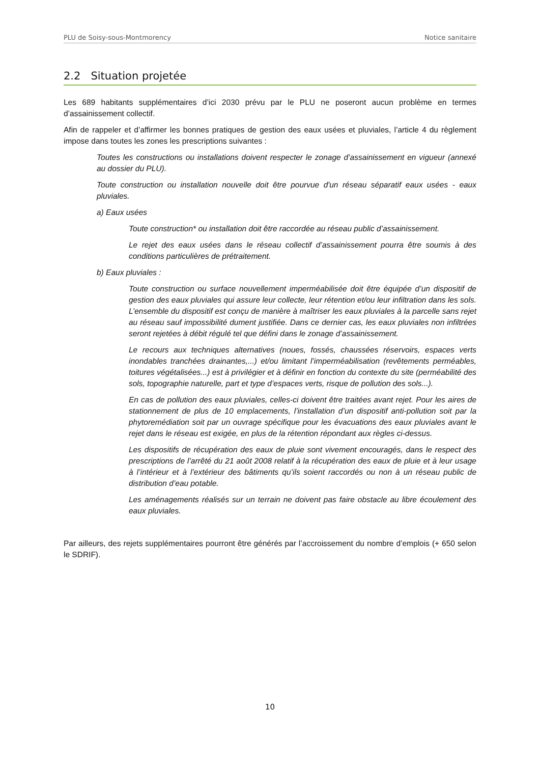PLU de Soisy-sous-Montmorency Notice sanitaire
2.2 Situation projetée
Les 689 habitants supplémentaires d’ici 2030 prévu par le PLU ne poseront aucun problème en termes d’assainissement collectif.
Afin de rappeler et d’affirmer les bonnes pratiques de gestion des eaux usées et pluviales, l’article 4 du règlement impose dans toutes les zones les prescriptions suivantes :
Toutes les constructions ou installations doivent respecter le zonage d’assainissement en vigueur (annexé au dossier du PLU).
Toute construction ou installation nouvelle doit être pourvue d'un réseau séparatif eaux usées - eaux pluviales.
a) Eaux usées
Toute construction* ou installation doit être raccordée au réseau public d’assainissement.
Le rejet des eaux usées dans le réseau collectif d’assainissement pourra être soumis à des conditions particulières de prétraitement.
b) Eaux pluviales :
Toute construction ou surface nouvellement imperméabilisée doit être équipée d’un dispositif de gestion des eaux pluviales qui assure leur collecte, leur rétention et/ou leur infiltration dans les sols. L’ensemble du dispositif est conçu de manière à maîtriser les eaux pluviales à la parcelle sans rejet au réseau sauf impossibilité dument justifiée. Dans ce dernier cas, les eaux pluviales non infiltrées seront rejetées à débit régulé tel que défini dans le zonage d’assainissement.
Le recours aux techniques alternatives (noues, fossés, chaussées réservoirs, espaces verts inondables tranchées drainantes,...) et/ou limitant l’imperméabilisation (revêtements perméables, toitures végétalisées...) est à privilégier et à définir en fonction du contexte du site (perméabilité des sols, topographie naturelle, part et type d’espaces verts, risque de pollution des sols...).
En cas de pollution des eaux pluviales, celles-ci doivent être traitées avant rejet. Pour les aires de stationnement de plus de 10 emplacements, l’installation d’un dispositif anti-pollution soit par la phytoremédiation soit par un ouvrage spécifique pour les évacuations des eaux pluviales avant le rejet dans le réseau est exigée, en plus de la rétention répondant aux règles ci-dessus.
Les dispositifs de récupération des eaux de pluie sont vivement encouragés, dans le respect des prescriptions de l’arrêté du 21 août 2008 relatif à la récupération des eaux de pluie et à leur usage à l’intérieur et à l’extérieur des bâtiments qu’ils soient raccordés ou non à un réseau public de distribution d’eau potable.
Les aménagements réalisés sur un terrain ne doivent pas faire obstacle au libre écoulement des eaux pluviales.
Par ailleurs, des rejets supplémentaires pourront être générés par l’accroissement du nombre d’emplois (+ 650 selon le SDRIF).
10